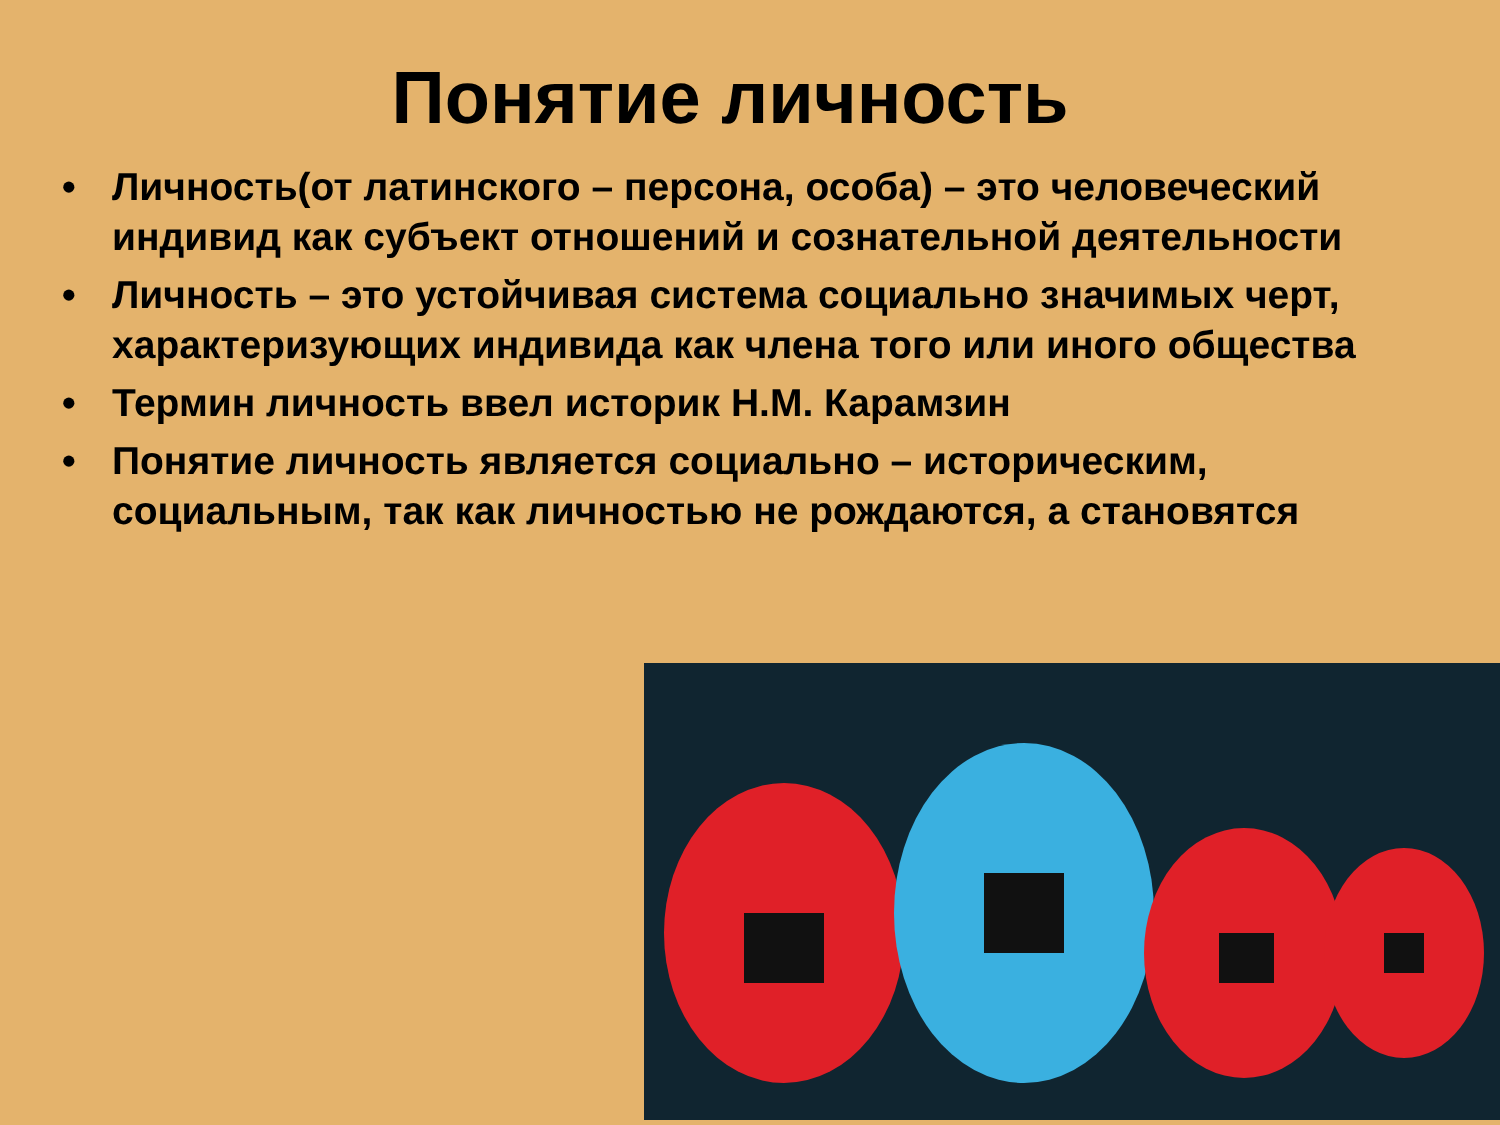Понятие личность
• Личность(от латинского – персона, особа) – это человеческий индивид как субъект отношений и сознательной деятельности
• Личность – это устойчивая система социально значимых черт, характеризующих индивида как члена того или иного общества
• Термин личность ввел историк Н.М. Карамзин
• Понятие личность является социально – историческим, социальным, так как личностью не рождаются, а становятся